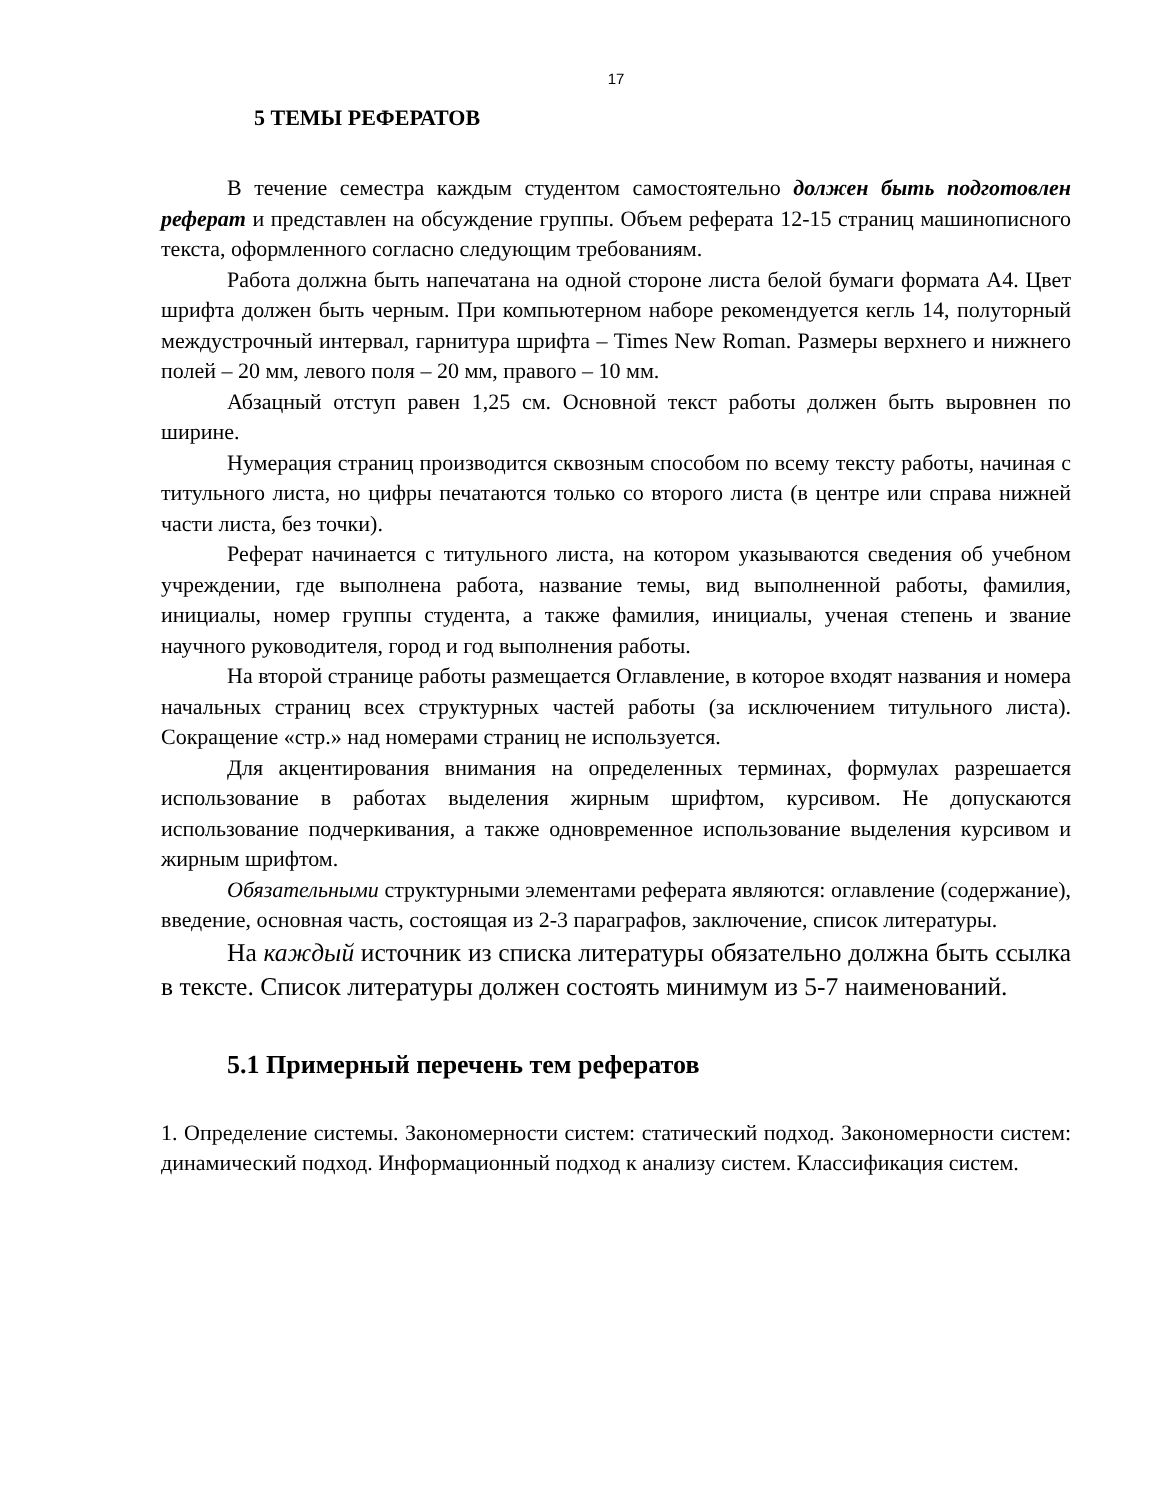17
5 ТЕМЫ РЕФЕРАТОВ
В течение семестра каждым студентом самостоятельно должен быть подготовлен реферат и представлен на обсуждение группы. Объем реферата 12-15 страниц машинописного текста, оформленного согласно следующим требованиям.
Работа должна быть напечатана на одной стороне листа белой бумаги формата А4. Цвет шрифта должен быть черным. При компьютерном наборе рекомендуется кегль 14, полуторный междустрочный интервал, гарнитура шрифта – Times New Roman. Размеры верхнего и нижнего полей – 20 мм, левого поля – 20 мм, правого – 10 мм.
Абзацный отступ равен 1,25 см. Основной текст работы должен быть выровнен по ширине.
Нумерация страниц производится сквозным способом по всему тексту работы, начиная с титульного листа, но цифры печатаются только со второго листа (в центре или справа нижней части листа, без точки).
Реферат начинается с титульного листа, на котором указываются сведения об учебном учреждении, где выполнена работа, название темы, вид выполненной работы, фамилия, инициалы, номер группы студента, а также фамилия, инициалы, ученая степень и звание научного руководителя, город и год выполнения работы.
На второй странице работы размещается Оглавление, в которое входят названия и номера начальных страниц всех структурных частей работы (за исключением титульного листа). Сокращение «стр.» над номерами страниц не используется.
Для акцентирования внимания на определенных терминах, формулах разрешается использование в работах выделения жирным шрифтом, курсивом. Не допускаются использование подчеркивания, а также одновременное использование выделения курсивом и жирным шрифтом.
Обязательными структурными элементами реферата являются: оглавление (содержание), введение, основная часть, состоящая из 2-3 параграфов, заключение, список литературы.
На каждый источник из списка литературы обязательно должна быть ссылка в тексте. Список литературы должен состоять минимум из 5-7 наименований.
5.1 Примерный перечень тем рефератов
1. Определение системы. Закономерности систем: статический подход. Закономерности систем: динамический подход. Информационный подход к анализу систем. Классификация систем.